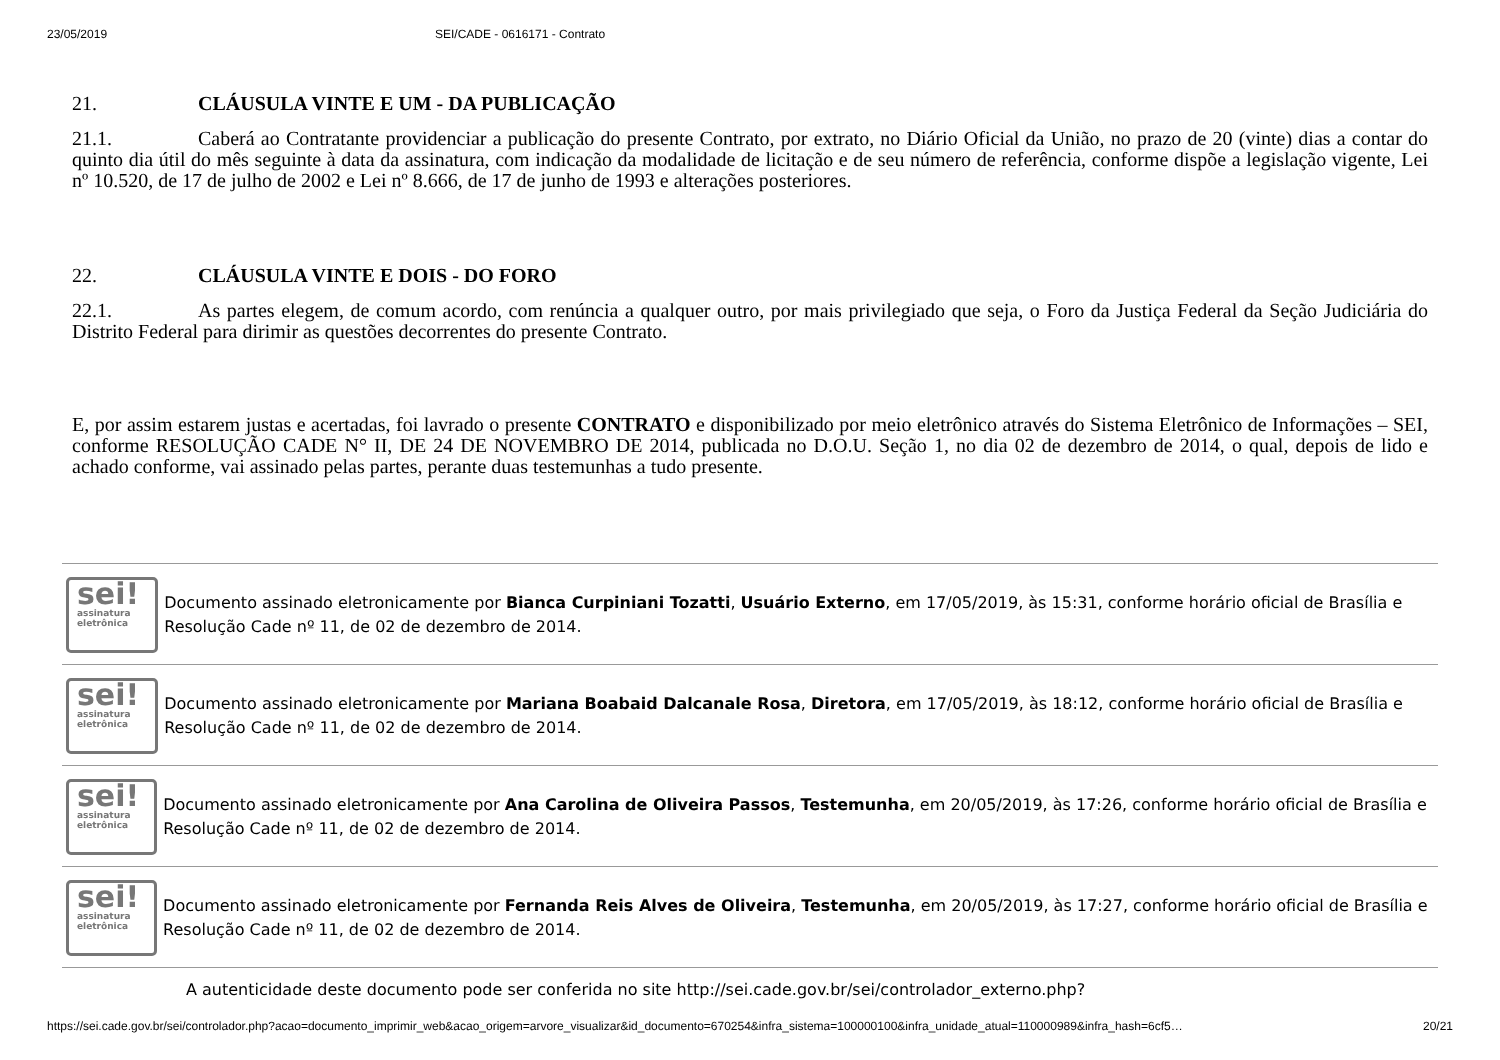23/05/2019 SEI/CADE - 0616171 - Contrato
21. CLÁUSULA VINTE E UM - DA PUBLICAÇÃO
21.1. Caberá ao Contratante providenciar a publicação do presente Contrato, por extrato, no Diário Oficial da União, no prazo de 20 (vinte) dias a contar do quinto dia útil do mês seguinte à data da assinatura, com indicação da modalidade de licitação e de seu número de referência, conforme dispõe a legislação vigente, Lei nº 10.520, de 17 de julho de 2002 e Lei nº 8.666, de 17 de junho de 1993 e alterações posteriores.
22. CLÁUSULA VINTE E DOIS - DO FORO
22.1. As partes elegem, de comum acordo, com renúncia a qualquer outro, por mais privilegiado que seja, o Foro da Justiça Federal da Seção Judiciária do Distrito Federal para dirimir as questões decorrentes do presente Contrato.
E, por assim estarem justas e acertadas, foi lavrado o presente CONTRATO e disponibilizado por meio eletrônico através do Sistema Eletrônico de Informações – SEI, conforme RESOLUÇÃO CADE N° II, DE 24 DE NOVEMBRO DE 2014, publicada no D.O.U. Seção 1, no dia 02 de dezembro de 2014, o qual, depois de lido e achado conforme, vai assinado pelas partes, perante duas testemunhas a tudo presente.
sei!
assinatura
eletrônica
Documento assinado eletronicamente por Bianca Curpiniani Tozatti, Usuário Externo, em 17/05/2019, às 15:31, conforme horário oficial de Brasília e Resolução Cade nº 11, de 02 de dezembro de 2014.
sei!
assinatura
eletrônica
Documento assinado eletronicamente por Mariana Boabaid Dalcanale Rosa, Diretora, em 17/05/2019, às 18:12, conforme horário oficial de Brasília e Resolução Cade nº 11, de 02 de dezembro de 2014.
sei!
assinatura
eletrônica
Documento assinado eletronicamente por Ana Carolina de Oliveira Passos, Testemunha, em 20/05/2019, às 17:26, conforme horário oficial de Brasília e Resolução Cade nº 11, de 02 de dezembro de 2014.
sei!
assinatura
eletrônica
Documento assinado eletronicamente por Fernanda Reis Alves de Oliveira, Testemunha, em 20/05/2019, às 17:27, conforme horário oficial de Brasília e Resolução Cade nº 11, de 02 de dezembro de 2014.
A autenticidade deste documento pode ser conferida no site http://sei.cade.gov.br/sei/controlador_externo.php?
https://sei.cade.gov.br/sei/controlador.php?acao=documento_imprimir_web&acao_origem=arvore_visualizar&id_documento=670254&infra_sistema=100000100&infra_unidade_atual=110000989&infra_hash=6cf5… 20/21